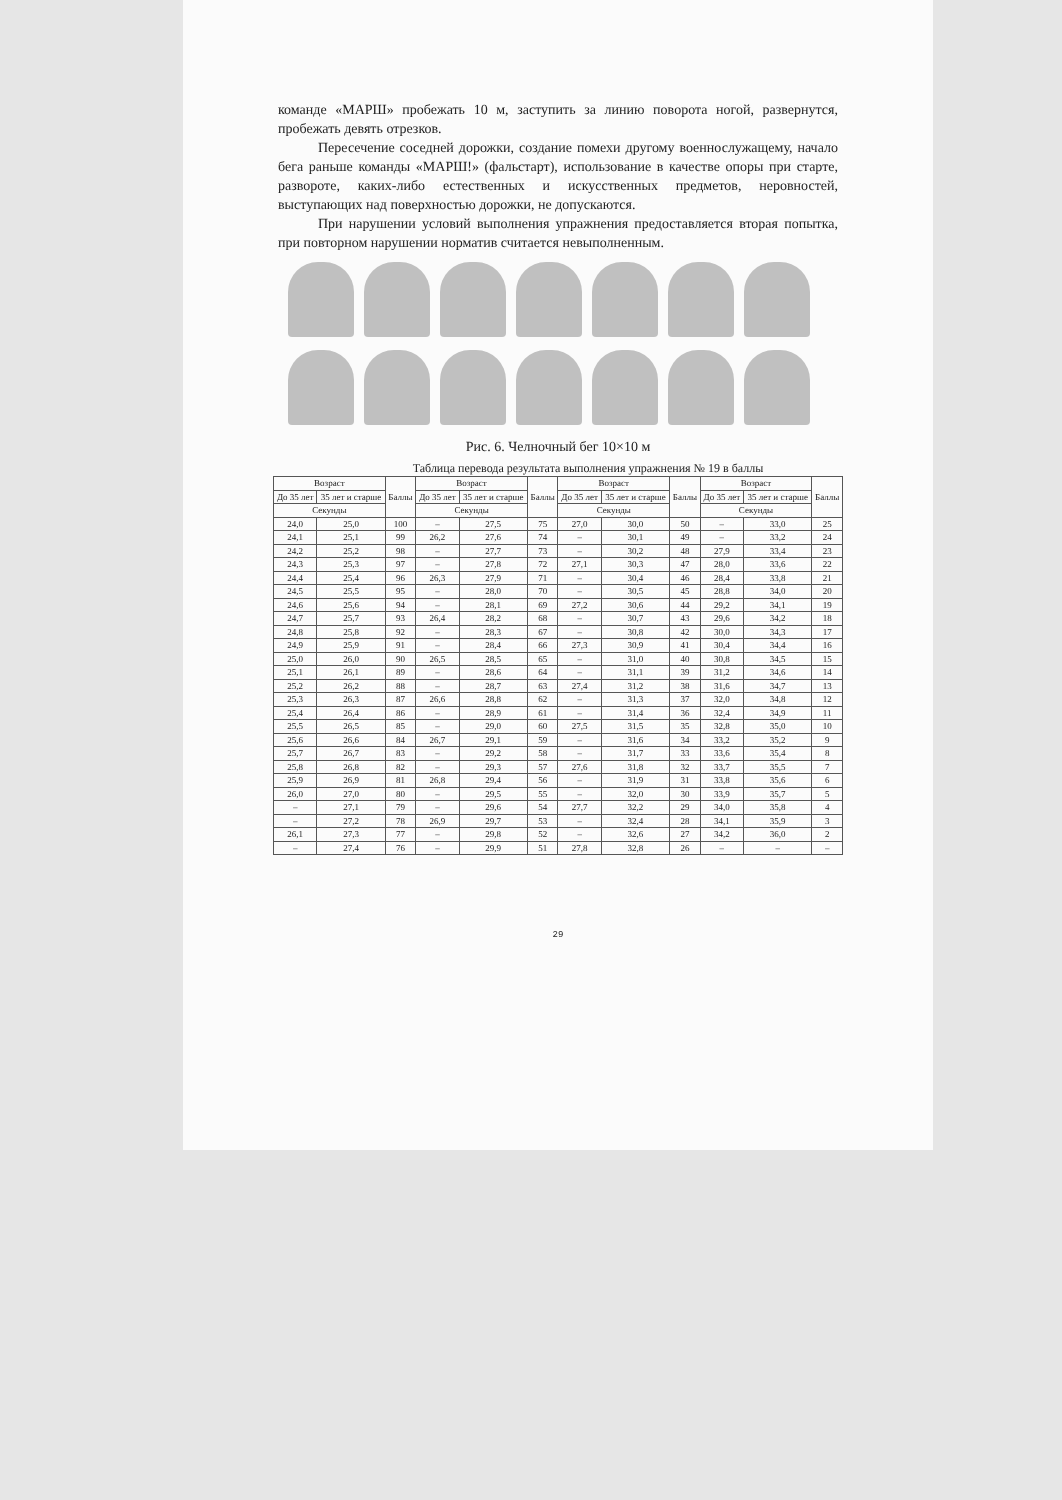команде «МАРШ» пробежать 10 м, заступить за линию поворота ногой, развернутся, пробежать девять отрезков.
Пересечение соседней дорожки, создание помехи другому военнослужащему, начало бега раньше команды «МАРШ!» (фальстарт), использование в качестве опоры при старте, развороте, каких-либо естественных и искусственных предметов, неровностей, выступающих над поверхностью дорожки, не допускаются.
При нарушении условий выполнения упражнения предоставляется вторая попытка, при повторном нарушении норматив считается невыполненным.
Рис. 6. Челночный бег 10×10 м
Таблица перевода результата выполнения упражнения № 19 в баллы
| Возраст | | Баллы | Возраст | | Баллы | Возраст | | Баллы | Возраст | | Баллы |
| --- | --- | --- | --- | --- | --- | --- | --- | --- | --- | --- | --- |
| До 35 лет | 35 лет и старше | | До 35 лет | 35 лет и старше | | До 35 лет | 35 лет и старше | | До 35 лет | 35 лет и старше | |
| Секунды | | | Секунды | | | Секунды | | | Секунды | | |
| 24,0 | 25,0 | 100 | – | 27,5 | 75 | 27,0 | 30,0 | 50 | – | 33,0 | 25 |
| 24,1 | 25,1 | 99 | 26,2 | 27,6 | 74 | – | 30,1 | 49 | – | 33,2 | 24 |
| 24,2 | 25,2 | 98 | – | 27,7 | 73 | – | 30,2 | 48 | 27,9 | 33,4 | 23 |
| 24,3 | 25,3 | 97 | – | 27,8 | 72 | 27,1 | 30,3 | 47 | 28,0 | 33,6 | 22 |
| 24,4 | 25,4 | 96 | 26,3 | 27,9 | 71 | – | 30,4 | 46 | 28,4 | 33,8 | 21 |
| 24,5 | 25,5 | 95 | – | 28,0 | 70 | – | 30,5 | 45 | 28,8 | 34,0 | 20 |
| 24,6 | 25,6 | 94 | – | 28,1 | 69 | 27,2 | 30,6 | 44 | 29,2 | 34,1 | 19 |
| 24,7 | 25,7 | 93 | 26,4 | 28,2 | 68 | – | 30,7 | 43 | 29,6 | 34,2 | 18 |
| 24,8 | 25,8 | 92 | – | 28,3 | 67 | – | 30,8 | 42 | 30,0 | 34,3 | 17 |
| 24,9 | 25,9 | 91 | – | 28,4 | 66 | 27,3 | 30,9 | 41 | 30,4 | 34,4 | 16 |
| 25,0 | 26,0 | 90 | 26,5 | 28,5 | 65 | – | 31,0 | 40 | 30,8 | 34,5 | 15 |
| 25,1 | 26,1 | 89 | – | 28,6 | 64 | – | 31,1 | 39 | 31,2 | 34,6 | 14 |
| 25,2 | 26,2 | 88 | – | 28,7 | 63 | 27,4 | 31,2 | 38 | 31,6 | 34,7 | 13 |
| 25,3 | 26,3 | 87 | 26,6 | 28,8 | 62 | – | 31,3 | 37 | 32,0 | 34,8 | 12 |
| 25,4 | 26,4 | 86 | – | 28,9 | 61 | – | 31,4 | 36 | 32,4 | 34,9 | 11 |
| 25,5 | 26,5 | 85 | – | 29,0 | 60 | 27,5 | 31,5 | 35 | 32,8 | 35,0 | 10 |
| 25,6 | 26,6 | 84 | 26,7 | 29,1 | 59 | – | 31,6 | 34 | 33,2 | 35,2 | 9 |
| 25,7 | 26,7 | 83 | – | 29,2 | 58 | – | 31,7 | 33 | 33,6 | 35,4 | 8 |
| 25,8 | 26,8 | 82 | – | 29,3 | 57 | 27,6 | 31,8 | 32 | 33,7 | 35,5 | 7 |
| 25,9 | 26,9 | 81 | 26,8 | 29,4 | 56 | – | 31,9 | 31 | 33,8 | 35,6 | 6 |
| 26,0 | 27,0 | 80 | – | 29,5 | 55 | – | 32,0 | 30 | 33,9 | 35,7 | 5 |
| – | 27,1 | 79 | – | 29,6 | 54 | 27,7 | 32,2 | 29 | 34,0 | 35,8 | 4 |
| – | 27,2 | 78 | 26,9 | 29,7 | 53 | – | 32,4 | 28 | 34,1 | 35,9 | 3 |
| 26,1 | 27,3 | 77 | – | 29,8 | 52 | – | 32,6 | 27 | 34,2 | 36,0 | 2 |
| – | 27,4 | 76 | – | 29,9 | 51 | 27,8 | 32,8 | 26 | – | – | – |
29